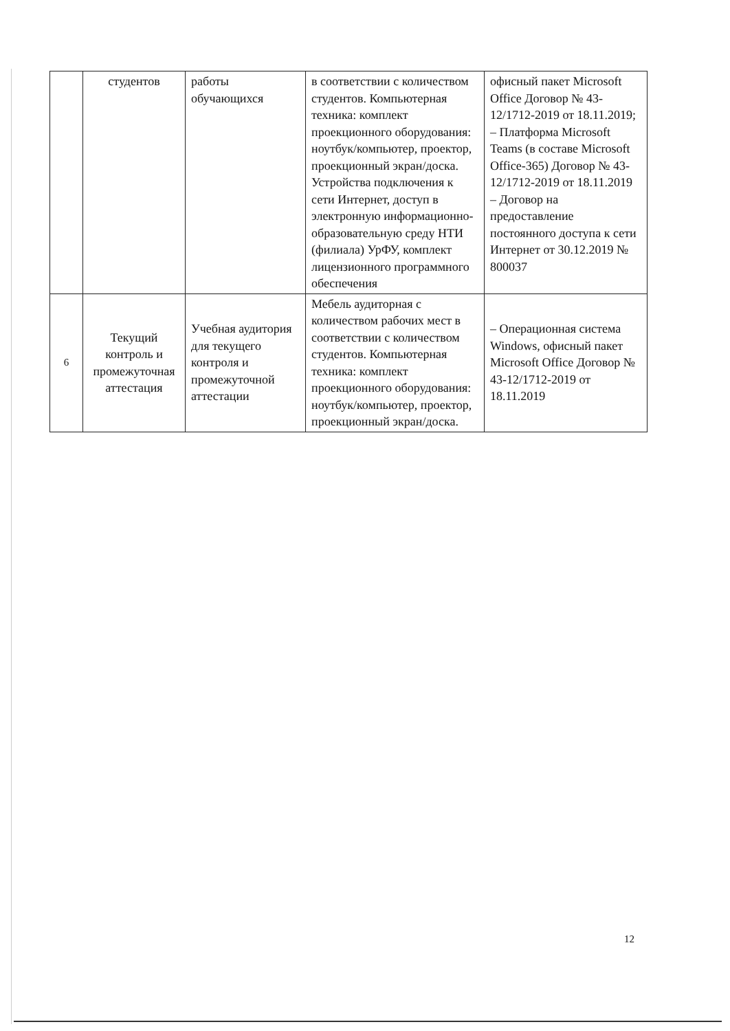| | студентов | работы обучающихся | в соответствии с количеством студентов. Компьютерная техника: комплект проекционного оборудования: ноутбук/компьютер, проектор, проекционный экран/доска. Устройства подключения к сети Интернет, доступ в электронную информационно-образовательную среду НТИ (филиала) УрФУ, комплект лицензионного программного обеспечения | офисный пакет Microsoft Office Договор № 43-12/1712-2019 от 18.11.2019; – Платформа Microsoft Teams (в составе Microsoft Office-365) Договор № 43-12/1712-2019 от 18.11.2019 – Договор на предоставление постоянного доступа к сети Интернет от 30.12.2019 № 800037 |
| 6 | Текущий контроль и промежуточная аттестация | Учебная аудитория для текущего контроля и промежуточной аттестации | Мебель аудиторная с количеством рабочих мест в соответствии с количеством студентов. Компьютерная техника: комплект проекционного оборудования: ноутбук/компьютер, проектор, проекционный экран/доска. | – Операционная система Windows, офисный пакет Microsoft Office Договор № 43-12/1712-2019 от 18.11.2019 |
12